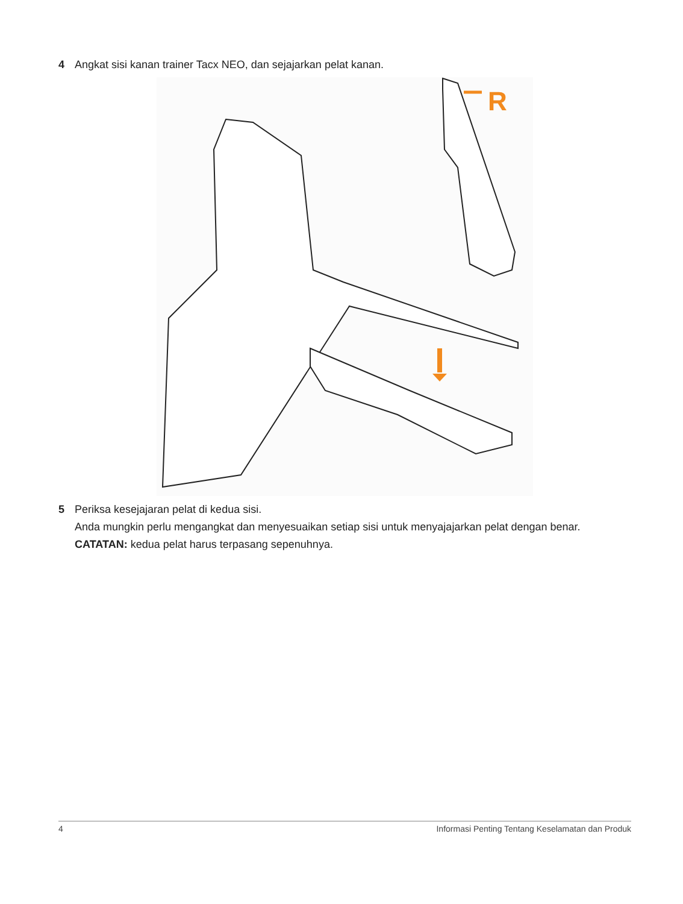4 Angkat sisi kanan trainer Tacx NEO, dan sejajarkan pelat kanan.
R
5 Periksa kesejajaran pelat di kedua sisi.
Anda mungkin perlu mengangkat dan menyesuaikan setiap sisi untuk menyajajarkan pelat dengan benar.
CATATAN: kedua pelat harus terpasang sepenuhnya.
4 Informasi Penting Tentang Keselamatan dan Produk